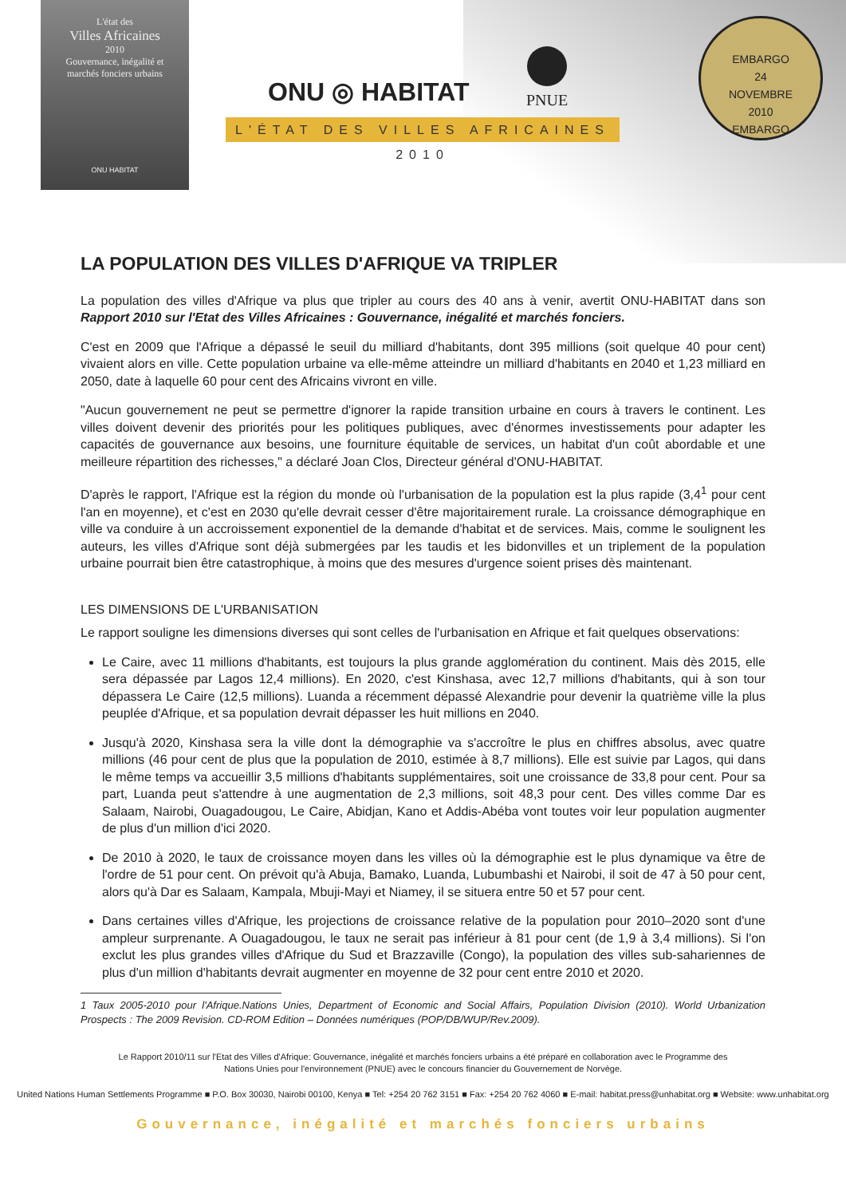L'état des
Villes Africaines
2010
Gouvernance, inégalité et
marchés fonciers urbains
ONU HABITAT
ONU ◎ HABITAT
PNUE
L'ÉTAT DES VILLES AFRICAINES 2010
EMBARGO
24
NOVEMBRE
2010
EMBARGO
LA POPULATION DES VILLES D'AFRIQUE VA TRIPLER
La population des villes d'Afrique va plus que tripler au cours des 40 ans à venir, avertit ONU-HABITAT dans son Rapport 2010 sur l'Etat des Villes Africaines : Gouvernance, inégalité et marchés fonciers.
C'est en 2009 que l'Afrique a dépassé le seuil du milliard d'habitants, dont 395 millions (soit quelque 40 pour cent) vivaient alors en ville. Cette population urbaine va elle-même atteindre un milliard d'habitants en 2040 et 1,23 milliard en 2050, date à laquelle 60 pour cent des Africains vivront en ville.
"Aucun gouvernement ne peut se permettre d'ignorer la rapide transition urbaine en cours à travers le continent. Les villes doivent devenir des priorités pour les politiques publiques, avec d'énormes investissements pour adapter les capacités de gouvernance aux besoins, une fourniture équitable de services, un habitat d'un coût abordable et une meilleure répartition des richesses," a déclaré Joan Clos, Directeur général d'ONU-HABITAT.
D'après le rapport, l'Afrique est la région du monde où l'urbanisation de la population est la plus rapide (3,4<sup>1</sup> pour cent l'an en moyenne), et c'est en 2030 qu'elle devrait cesser d'être majoritairement rurale. La croissance démographique en ville va conduire à un accroissement exponentiel de la demande d'habitat et de services. Mais, comme le soulignent les auteurs, les villes d'Afrique sont déjà submergées par les taudis et les bidonvilles et un triplement de la population urbaine pourrait bien être catastrophique, à moins que des mesures d'urgence soient prises dès maintenant.
LES DIMENSIONS DE L'URBANISATION
Le rapport souligne les dimensions diverses qui sont celles de l'urbanisation en Afrique et fait quelques observations:
Le Caire, avec 11 millions d'habitants, est toujours la plus grande agglomération du continent. Mais dès 2015, elle sera dépassée par Lagos 12,4 millions). En 2020, c'est Kinshasa, avec 12,7 millions d'habitants, qui à son tour dépassera Le Caire (12,5 millions). Luanda a récemment dépassé Alexandrie pour devenir la quatrième ville la plus peuplée d'Afrique, et sa population devrait dépasser les huit millions en 2040.
Jusqu'à 2020, Kinshasa sera la ville dont la démographie va s'accroître le plus en chiffres absolus, avec quatre millions (46 pour cent de plus que la population de 2010, estimée à 8,7 millions). Elle est suivie par Lagos, qui dans le même temps va accueillir 3,5 millions d'habitants supplémentaires, soit une croissance de 33,8 pour cent. Pour sa part, Luanda peut s'attendre à une augmentation de 2,3 millions, soit 48,3 pour cent. Des villes comme Dar es Salaam, Nairobi, Ouagadougou, Le Caire, Abidjan, Kano et Addis-Abéba vont toutes voir leur population augmenter de plus d'un million d'ici 2020.
De 2010 à 2020, le taux de croissance moyen dans les villes où la démographie est le plus dynamique va être de l'ordre de 51 pour cent. On prévoit qu'à Abuja, Bamako, Luanda, Lubumbashi et Nairobi, il soit de 47 à 50 pour cent, alors qu'à Dar es Salaam, Kampala, Mbuji-Mayi et Niamey, il se situera entre 50 et 57 pour cent.
Dans certaines villes d'Afrique, les projections de croissance relative de la population pour 2010–2020 sont d'une ampleur surprenante. A Ouagadougou, le taux ne serait pas inférieur à 81 pour cent (de 1,9 à 3,4 millions). Si l'on exclut les plus grandes villes d'Afrique du Sud et Brazzaville (Congo), la population des villes sub-sahariennes de plus d'un million d'habitants devrait augmenter en moyenne de 32 pour cent entre 2010 et 2020.
1 Taux 2005-2010 pour l'Afrique.Nations Unies, Department of Economic and Social Affairs, Population Division (2010). World Urbanization Prospects : The 2009 Revision. CD-ROM Edition – Données numériques (POP/DB/WUP/Rev.2009).
Le Rapport 2010/11 sur l'Etat des Villes d'Afrique: Gouvernance, inégalité et marchés fonciers urbains a été préparé en collaboration avec le Programme des
Nations Unies pour l'environnement (PNUE) avec le concours financier du Gouvernement de Norvège.
United Nations Human Settlements Programme ■ P.O. Box 30030, Nairobi 00100, Kenya ■ Tel: +254 20 762 3151 ■ Fax: +254 20 762 4060 ■ E-mail: habitat.press@unhabitat.org ■ Website: www.unhabitat.org
Gouvernance, inégalité et marchés fonciers urbains